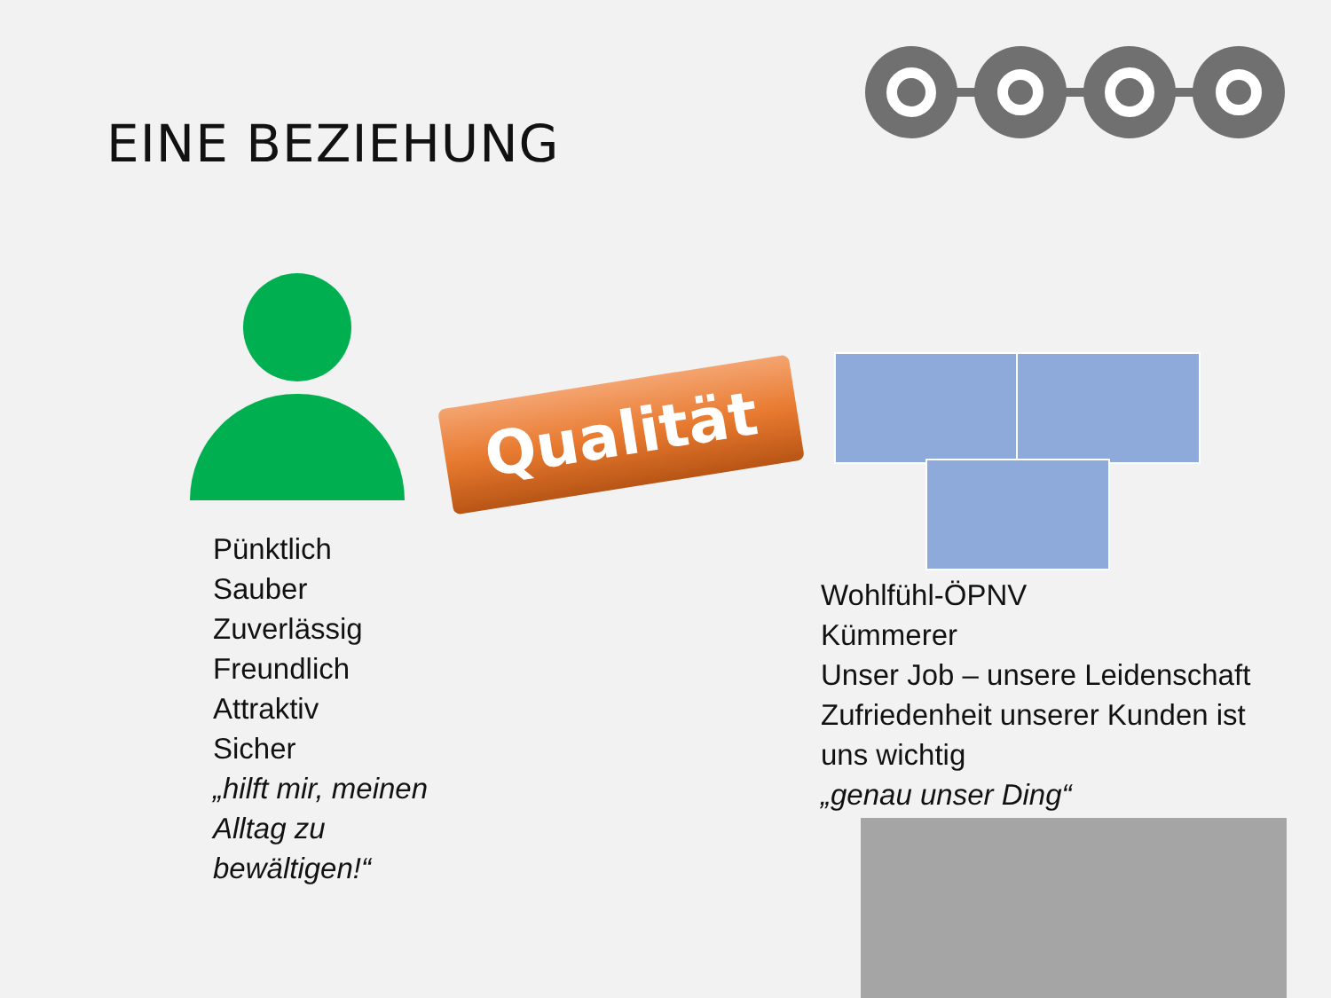EINE BEZIEHUNG
Qualität
Pünktlich
Sauber
Zuverlässig
Freundlich
Attraktiv
Sicher
„hilft mir, meinen
Alltag zu
bewältigen!“
Wohlfühl-ÖPNV
Kümmerer
Unser Job – unsere Leidenschaft
Zufriedenheit unserer Kunden ist uns wichtig
„genau unser Ding“